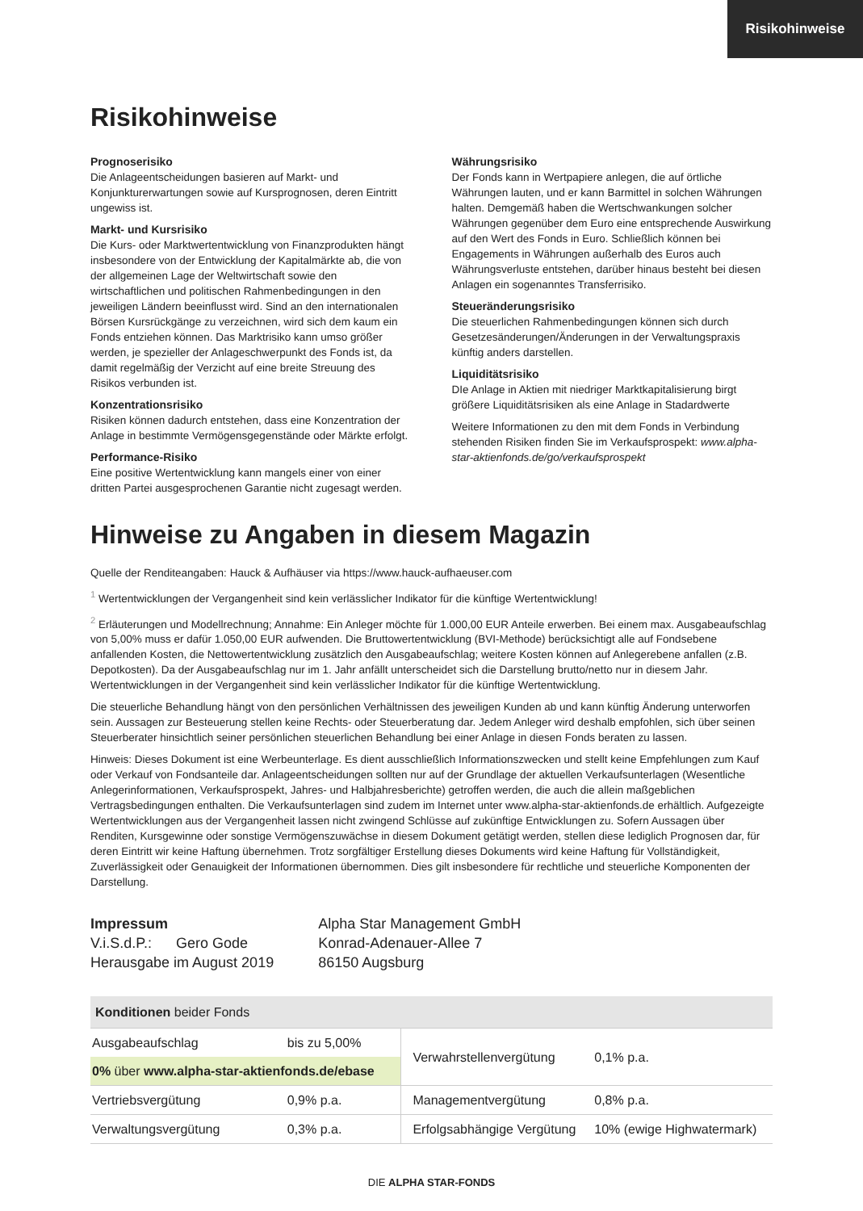Risikohinweise
Risikohinweise
Prognoserisiko
Die Anlageentscheidungen basieren auf Markt- und Konjunkturerwartungen sowie auf Kursprognosen, deren Eintritt ungewiss ist.
Markt- und Kursrisiko
Die Kurs- oder Marktwertentwicklung von Finanzprodukten hängt insbesondere von der Entwicklung der Kapitalmärkte ab, die von der allgemeinen Lage der Weltwirtschaft sowie den wirtschaftlichen und politischen Rahmenbedingungen in den jeweiligen Ländern beeinflusst wird. Sind an den internationalen Börsen Kursrückgänge zu verzeichnen, wird sich dem kaum ein Fonds entziehen können. Das Marktrisiko kann umso größer werden, je spezieller der Anlageschwerpunkt des Fonds ist, da damit regelmäßig der Verzicht auf eine breite Streuung des Risikos verbunden ist.
Konzentrationsrisiko
Risiken können dadurch entstehen, dass eine Konzentration der Anlage in bestimmte Vermögensgegenstände oder Märkte erfolgt.
Performance-Risiko
Eine positive Wertentwicklung kann mangels einer von einer dritten Partei ausgesprochenen Garantie nicht zugesagt werden.
Währungsrisiko
Der Fonds kann in Wertpapiere anlegen, die auf örtliche Währungen lauten, und er kann Barmittel in solchen Währungen halten. Demgemäß haben die Wertschwankungen solcher Währungen gegenüber dem Euro eine entsprechende Auswirkung auf den Wert des Fonds in Euro. Schließlich können bei Engagements in Währungen außerhalb des Euros auch Währungsverluste entstehen, darüber hinaus besteht bei diesen Anlagen ein sogenanntes Transferrisiko.
Steueränderungsrisiko
Die steuerlichen Rahmenbedingungen können sich durch Gesetzesänderungen/Änderungen in der Verwaltungspraxis künftig anders darstellen.
Liquiditätsrisiko
DIe Anlage in Aktien mit niedriger Marktkapitalisierung birgt größere Liquiditätsrisiken als eine Anlage in Stadardwerte
Weitere Informationen zu den mit dem Fonds in Verbindung stehenden Risiken finden Sie im Verkaufsprospekt: www.alpha-star-aktienfonds.de/go/verkaufsprospekt
Hinweise zu Angaben in diesem Magazin
Quelle der Renditeangaben: Hauck & Aufhäuser via https://www.hauck-aufhaeuser.com
<sup>1</sup> Wertentwicklungen der Vergangenheit sind kein verlässlicher Indikator für die künftige Wertentwicklung!
<sup>2</sup> Erläuterungen und Modellrechnung; Annahme: Ein Anleger möchte für 1.000,00 EUR Anteile erwerben. Bei einem max. Ausgabeaufschlag von 5,00% muss er dafür 1.050,00 EUR aufwenden. Die Bruttowertentwicklung (BVI-Methode) berücksichtigt alle auf Fondsebene anfallenden Kosten, die Nettowertentwicklung zusätzlich den Ausgabeaufschlag; weitere Kosten können auf Anlegerebene anfallen (z.B. Depotkosten). Da der Ausgabeaufschlag nur im 1. Jahr anfällt unterscheidet sich die Darstellung brutto/netto nur in diesem Jahr. Wertentwicklungen in der Vergangenheit sind kein verlässlicher Indikator für die künftige Wertentwicklung.
Die steuerliche Behandlung hängt von den persönlichen Verhältnissen des jeweiligen Kunden ab und kann künftig Änderung unterworfen sein. Aussagen zur Besteuerung stellen keine Rechts- oder Steuerberatung dar. Jedem Anleger wird deshalb empfohlen, sich über seinen Steuerberater hinsichtlich seiner persönlichen steuerlichen Behandlung bei einer Anlage in diesen Fonds beraten zu lassen.
Hinweis: Dieses Dokument ist eine Werbeunterlage. Es dient ausschließlich Informationszwecken und stellt keine Empfehlungen zum Kauf oder Verkauf von Fondsanteile dar. Anlageentscheidungen sollten nur auf der Grundlage der aktuellen Verkaufsunterlagen (Wesentliche Anlegerinformationen, Verkaufsprospekt, Jahres- und Halbjahresberichte) getroffen werden, die auch die allein maßgeblichen Vertragsbedingungen enthalten. Die Verkaufsunterlagen sind zudem im Internet unter www.alpha-star-aktienfonds.de erhältlich. Aufgezeigte Wertentwicklungen aus der Vergangenheit lassen nicht zwingend Schlüsse auf zukünftige Entwicklungen zu. Sofern Aussagen über Renditen, Kursgewinne oder sonstige Vermögenszuwächse in diesem Dokument getätigt werden, stellen diese lediglich Prognosen dar, für deren Eintritt wir keine Haftung übernehmen. Trotz sorgfältiger Erstellung dieses Dokuments wird keine Haftung für Vollständigkeit, Zuverlässigkeit oder Genauigkeit der Informationen übernommen. Dies gilt insbesondere für rechtliche und steuerliche Komponenten der Darstellung.
Impressum
V.i.S.d.P.: Gero Gode
Herausgabe im August 2019
Alpha Star Management GmbH
Konrad-Adenauer-Allee 7
86150 Augsburg
| Konditionen beider Fonds | | | |
| Ausgabeaufschlag | bis zu 5,00% | Verwahrstellenvergütung | 0,1% p.a. |
| 0% über www.alpha-star-aktienfonds.de/ebase | | | |
| Vertriebsvergütung | 0,9% p.a. | Managementvergütung | 0,8% p.a. |
| Verwaltungsvergütung | 0,3% p.a. | Erfolgsabhängige Vergütung | 10% (ewige Highwatermark) |
DIE ALPHA STAR-FONDS